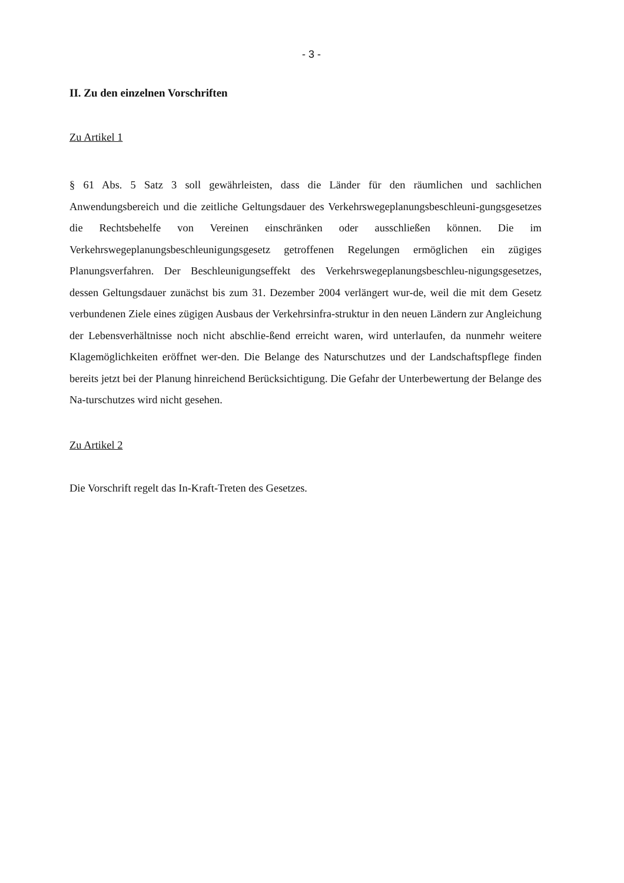- 3 -
II. Zu den einzelnen Vorschriften
Zu Artikel 1
§ 61 Abs. 5 Satz 3 soll gewährleisten, dass die Länder für den räumlichen und sachlichen Anwendungsbereich und die zeitliche Geltungsdauer des Verkehrswegeplanungsbeschleuni-gungsgesetzes die Rechtsbehelfe von Vereinen einschränken oder ausschließen können. Die im Verkehrswegeplanungsbeschleunigungsgesetz getroffenen Regelungen ermöglichen ein zügiges Planungsverfahren. Der Beschleunigungseffekt des Verkehrswegeplanungsbeschleu-nigungsgesetzes, dessen Geltungsdauer zunächst bis zum 31. Dezember 2004 verlängert wur-de, weil die mit dem Gesetz verbundenen Ziele eines zügigen Ausbaus der Verkehrsinfra-struktur in den neuen Ländern zur Angleichung der Lebensverhältnisse noch nicht abschlie-ßend erreicht waren, wird unterlaufen, da nunmehr weitere Klagemöglichkeiten eröffnet wer-den. Die Belange des Naturschutzes und der Landschaftspflege finden bereits jetzt bei der Planung hinreichend Berücksichtigung. Die Gefahr der Unterbewertung der Belange des Na-turschutzes wird nicht gesehen.
Zu Artikel 2
Die Vorschrift regelt das In-Kraft-Treten des Gesetzes.